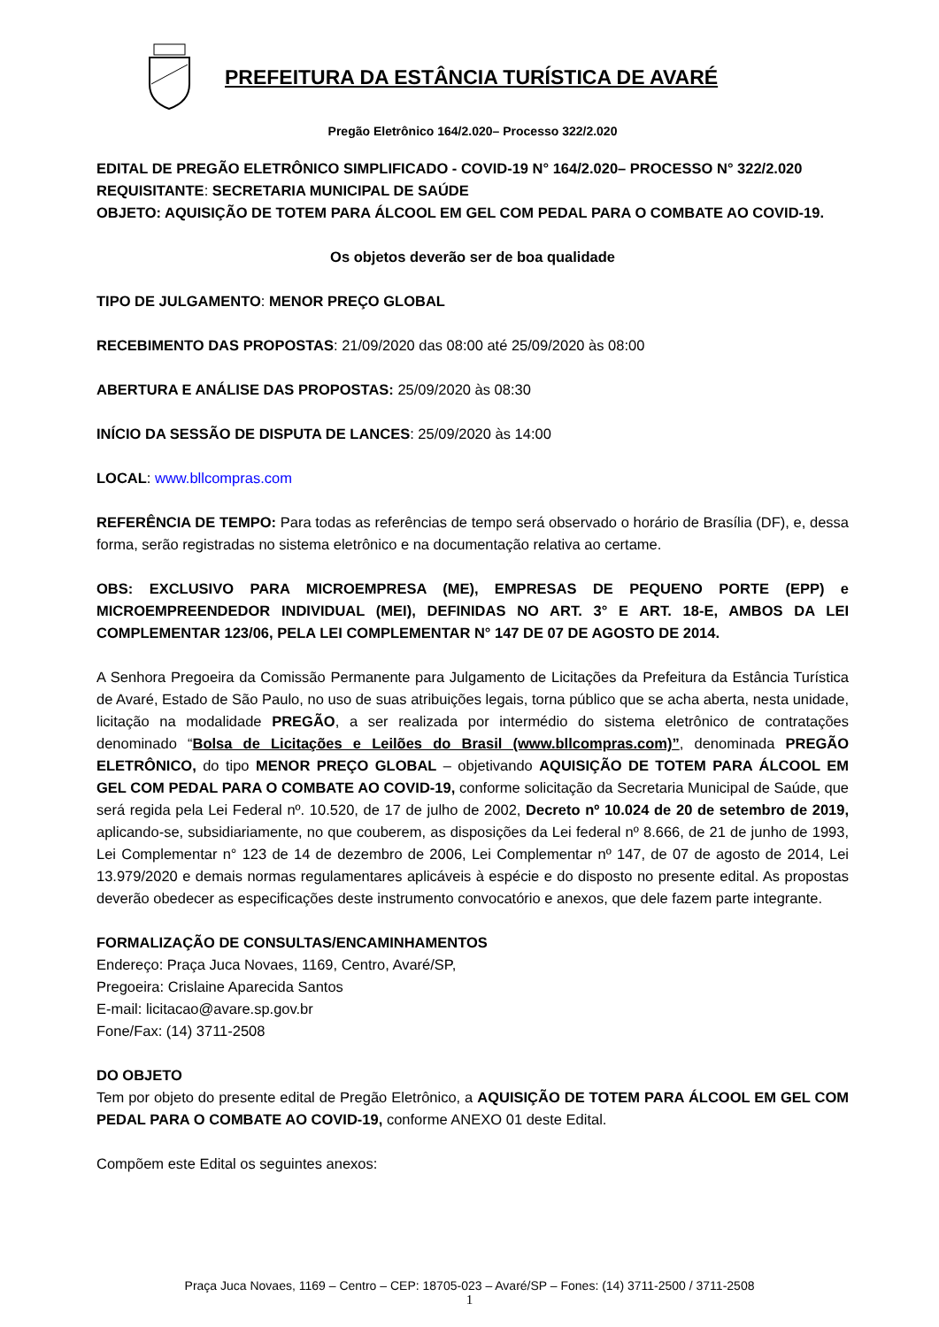PREFEITURA DA ESTÂNCIA TURÍSTICA DE AVARÉ
Pregão Eletrônico 164/2.020– Processo 322/2.020
EDITAL DE PREGÃO ELETRÔNICO SIMPLIFICADO - COVID-19 N° 164/2.020– PROCESSO N° 322/2.020
REQUISITANTE: SECRETARIA MUNICIPAL DE SAÚDE
OBJETO: AQUISIÇÃO DE TOTEM PARA ÁLCOOL EM GEL COM PEDAL PARA O COMBATE AO COVID-19.
Os objetos deverão ser de boa qualidade
TIPO DE JULGAMENTO: MENOR PREÇO GLOBAL
RECEBIMENTO DAS PROPOSTAS: 21/09/2020 das 08:00 até 25/09/2020 às 08:00
ABERTURA E ANÁLISE DAS PROPOSTAS: 25/09/2020 às 08:30
INÍCIO DA SESSÃO DE DISPUTA DE LANCES: 25/09/2020 às 14:00
LOCAL: www.bllcompras.com
REFERÊNCIA DE TEMPO: Para todas as referências de tempo será observado o horário de Brasília (DF), e, dessa forma, serão registradas no sistema eletrônico e na documentação relativa ao certame.
OBS: EXCLUSIVO PARA MICROEMPRESA (ME), EMPRESAS DE PEQUENO PORTE (EPP) e MICROEMPREENDEDOR INDIVIDUAL (MEI), DEFINIDAS NO ART. 3° E ART. 18-E, AMBOS DA LEI COMPLEMENTAR 123/06, PELA LEI COMPLEMENTAR N° 147 DE 07 DE AGOSTO DE 2014.
A Senhora Pregoeira da Comissão Permanente para Julgamento de Licitações da Prefeitura da Estância Turística de Avaré, Estado de São Paulo, no uso de suas atribuições legais, torna público que se acha aberta, nesta unidade, licitação na modalidade PREGÃO, a ser realizada por intermédio do sistema eletrônico de contratações denominado “Bolsa de Licitações e Leilões do Brasil (www.bllcompras.com)”, denominada PREGÃO ELETRÔNICO, do tipo MENOR PREÇO GLOBAL – objetivando AQUISIÇÃO DE TOTEM PARA ÁLCOOL EM GEL COM PEDAL PARA O COMBATE AO COVID-19, conforme solicitação da Secretaria Municipal de Saúde, que será regida pela Lei Federal nº. 10.520, de 17 de julho de 2002, Decreto nº 10.024 de 20 de setembro de 2019, aplicando-se, subsidiariamente, no que couberem, as disposições da Lei federal nº 8.666, de 21 de junho de 1993, Lei Complementar n° 123 de 14 de dezembro de 2006, Lei Complementar nº 147, de 07 de agosto de 2014, Lei 13.979/2020 e demais normas regulamentares aplicáveis à espécie e do disposto no presente edital. As propostas deverão obedecer as especificações deste instrumento convocatório e anexos, que dele fazem parte integrante.
FORMALIZAÇÃO DE CONSULTAS/ENCAMINHAMENTOS
Endereço: Praça Juca Novaes, 1169, Centro, Avaré/SP,
Pregoeira: Crislaine Aparecida Santos
E-mail: licitacao@avare.sp.gov.br
Fone/Fax: (14) 3711-2508
DO OBJETO
Tem por objeto do presente edital de Pregão Eletrônico, a AQUISIÇÃO DE TOTEM PARA ÁLCOOL EM GEL COM PEDAL PARA O COMBATE AO COVID-19, conforme ANEXO 01 deste Edital.
Compõem este Edital os seguintes anexos:
Praça Juca Novaes, 1169 – Centro – CEP: 18705-023 – Avaré/SP – Fones: (14) 3711-2500 / 3711-2508
1